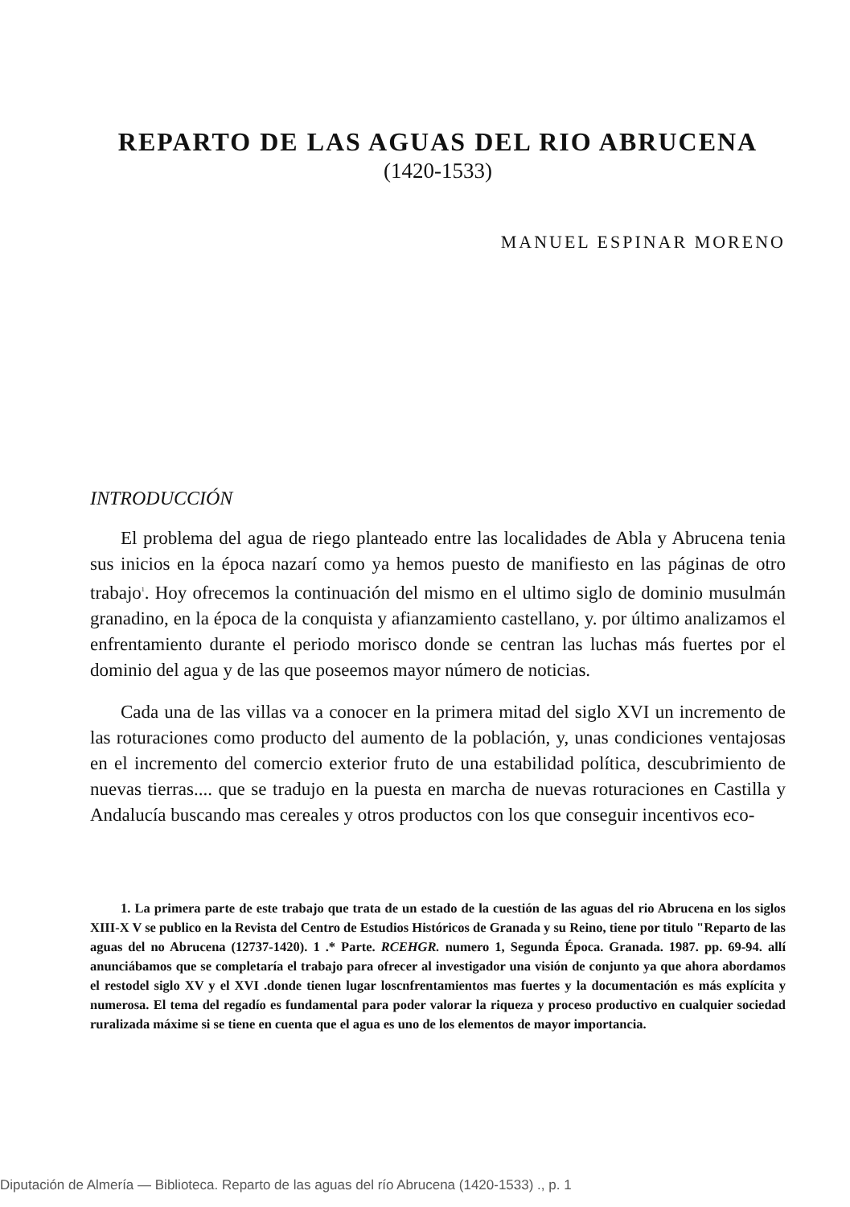REPARTO DE LAS AGUAS DEL RIO ABRUCENA
(1420-1533)
MANUEL ESPINAR MORENO
INTRODUCCIÓN
El problema del agua de riego planteado entre las localidades de Abla y Abrucena tenia sus inicios en la época nazarí como ya hemos puesto de manifiesto en las páginas de otro trabajo<sup>1</sup>. Hoy ofrecemos la continuación del mismo en el ultimo siglo de dominio musulmán granadino, en la época de la conquista y afianzamiento castellano, y. por último analizamos el enfrentamiento durante el periodo morisco donde se centran las luchas más fuertes por el dominio del agua y de las que poseemos mayor número de noticias.
Cada una de las villas va a conocer en la primera mitad del siglo XVI un incremento de las roturaciones como producto del aumento de la población, y, unas condiciones ventajosas en el incremento del comercio exterior fruto de una estabilidad política, descubrimiento de nuevas tierras.... que se tradujo en la puesta en marcha de nuevas roturaciones en Castilla y Andalucía buscando mas cereales y otros productos con los que conseguir incentivos eco-
1. La primera parte de este trabajo que trata de un estado de la cuestión de las aguas del rio Abrucena en los siglos XIII-X V se publico en la Revista del Centro de Estudios Históricos de Granada y su Reino, tiene por titulo "Reparto de las aguas del no Abrucena (12737-1420). 1 .* Parte. RCEHGR. numero 1, Segunda Época. Granada. 1987. pp. 69-94. allí anunciábamos que se completaría el trabajo para ofrecer al investigador una visión de conjunto ya que ahora abordamos el restodel siglo XV y el XVI .donde tienen lugar loscnfrentamientos mas fuertes y la documentación es más explícita y numerosa. El tema del regadío es fundamental para poder valorar la riqueza y proceso productivo en cualquier sociedad ruralizada máxime si se tiene en cuenta que el agua es uno de los elementos de mayor importancia.
Diputación de Almería — Biblioteca. Reparto de las aguas del río Abrucena (1420-1533) ., p. 1